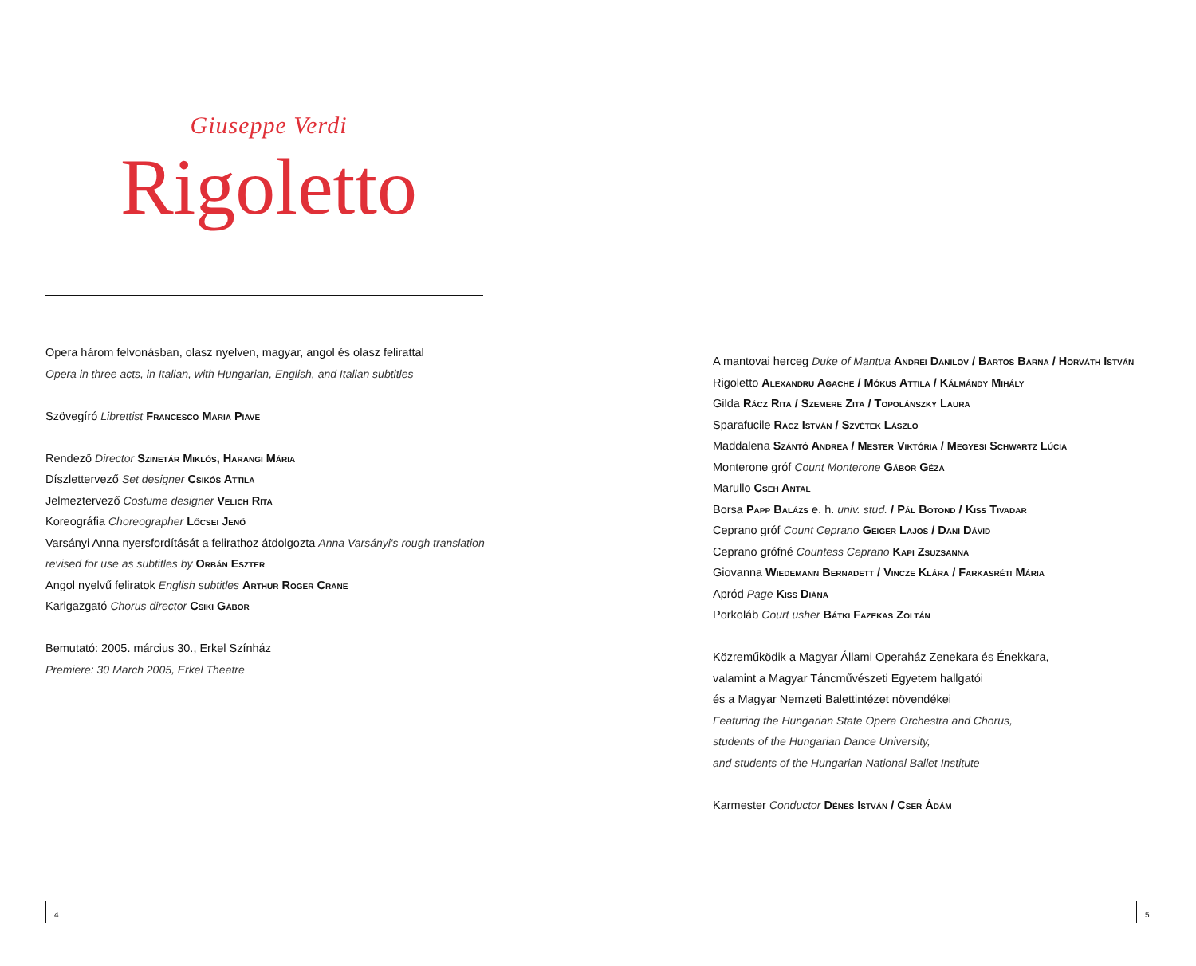Giuseppe Verdi
Rigoletto
Opera három felvonásban, olasz nyelven, magyar, angol és olasz felirattal
Opera in three acts, in Italian, with Hungarian, English, and Italian subtitles
Szövegíró Librettist Francesco Maria Piave
Rendező Director Szinetár Miklós, Harangi Mária
Díszlettervező Set designer Csikós Attila
Jelmeztervező Costume designer Velich Rita
Koreográfia Choreographer Lőcsei Jenő
Varsányi Anna nyersfordítását a felirathoz átdolgozta Anna Varsányi's rough translation revised for use as subtitles by Orbán Eszter
Angol nyelvű feliratok English subtitles Arthur Roger Crane
Karigazgató Chorus director Csiki Gábor
Bemutató: 2005. március 30., Erkel Színház
Premiere: 30 March 2005, Erkel Theatre
A mantovai herceg Duke of Mantua Andrei Danilov / Bartos Barna / Horváth István
Rigoletto Alexandru Agache / Mókus Attila / Kálmándy Mihály
Gilda Rácz Rita / Szemere Zita / Topolánszky Laura
Sparafucile Rácz István / Szvétek László
Maddalena Szántó Andrea / Mester Viktória / Megyesi Schwartz Lúcia
Monterone gróf Count Monterone Gábor Géza
Marullo Cseh Antal
Borsa Papp Balázs e. h. univ. stud. / Pál Botond / Kiss Tivadar
Ceprano gróf Count Ceprano Geiger Lajos / Dani Dávid
Ceprano grófné Countess Ceprano Kapi Zsuzsanna
Giovanna Wiedemann Bernadett / Vincze Klára / Farkasréti Mária
Apród Page Kiss Diána
Porkoláb Court usher Bátki Fazekas Zoltán
Közreműködik a Magyar Állami Operaház Zenekara és Énekkara,
valamint a Magyar Táncművészeti Egyetem hallgatói
és a Magyar Nemzeti Balettintézet növendékei
Featuring the Hungarian State Opera Orchestra and Chorus,
students of the Hungarian Dance University,
and students of the Hungarian National Ballet Institute
Karmester Conductor Dénes István / Cser Ádám
4 5